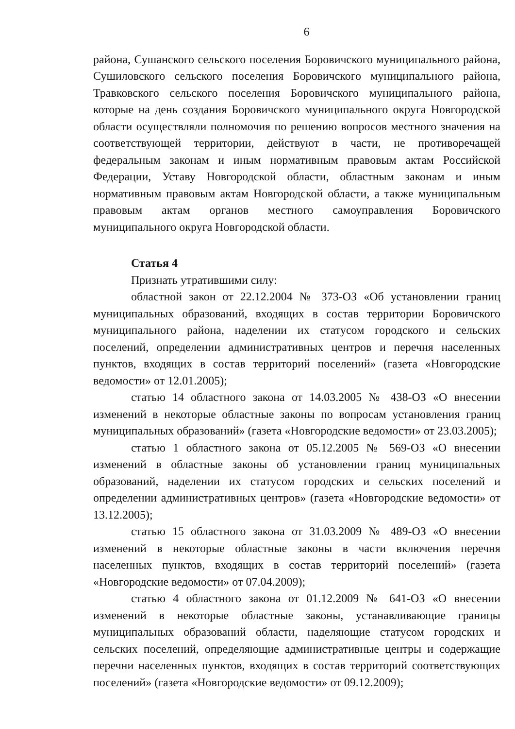6
района, Сушанского сельского поселения Боровичского муниципального района, Сушиловского сельского поселения Боровичского муниципального района, Травковского сельского поселения Боровичского муниципального района, которые на день создания Боровичского муниципального округа Новгородской области осуществляли полномочия по решению вопросов местного значения на соответствующей территории, действуют в части, не противоречащей федеральным законам и иным нормативным правовым актам Российской Федерации, Уставу Новгородской области, областным законам и иным нормативным правовым актам Новгородской области, а также муниципальным правовым актам органов местного самоуправления Боровичского муниципального округа Новгородской области.
Статья 4
Признать утратившими силу:
областной закон от 22.12.2004 № 373-ОЗ «Об установлении границ муниципальных образований, входящих в состав территории Боровичского муниципального района, наделении их статусом городского и сельских поселений, определении административных центров и перечня населенных пунктов, входящих в состав территорий поселений» (газета «Новгородские ведомости» от 12.01.2005);
статью 14 областного закона от 14.03.2005 № 438-ОЗ «О внесении изменений в некоторые областные законы по вопросам установления границ муниципальных образований» (газета «Новгородские ведомости» от 23.03.2005);
статью 1 областного закона от 05.12.2005 № 569-ОЗ «О внесении изменений в областные законы об установлении границ муниципальных образований, наделении их статусом городских и сельских поселений и определении административных центров» (газета «Новгородские ведомости» от 13.12.2005);
статью 15 областного закона от 31.03.2009 № 489-ОЗ «О внесении изменений в некоторые областные законы в части включения перечня населенных пунктов, входящих в состав территорий поселений» (газета «Новгородские ведомости» от 07.04.2009);
статью 4 областного закона от 01.12.2009 № 641-ОЗ «О внесении изменений в некоторые областные законы, устанавливающие границы муниципальных образований области, наделяющие статусом городских и сельских поселений, определяющие административные центры и содержащие перечни населенных пунктов, входящих в состав территорий соответствующих поселений» (газета «Новгородские ведомости» от 09.12.2009);